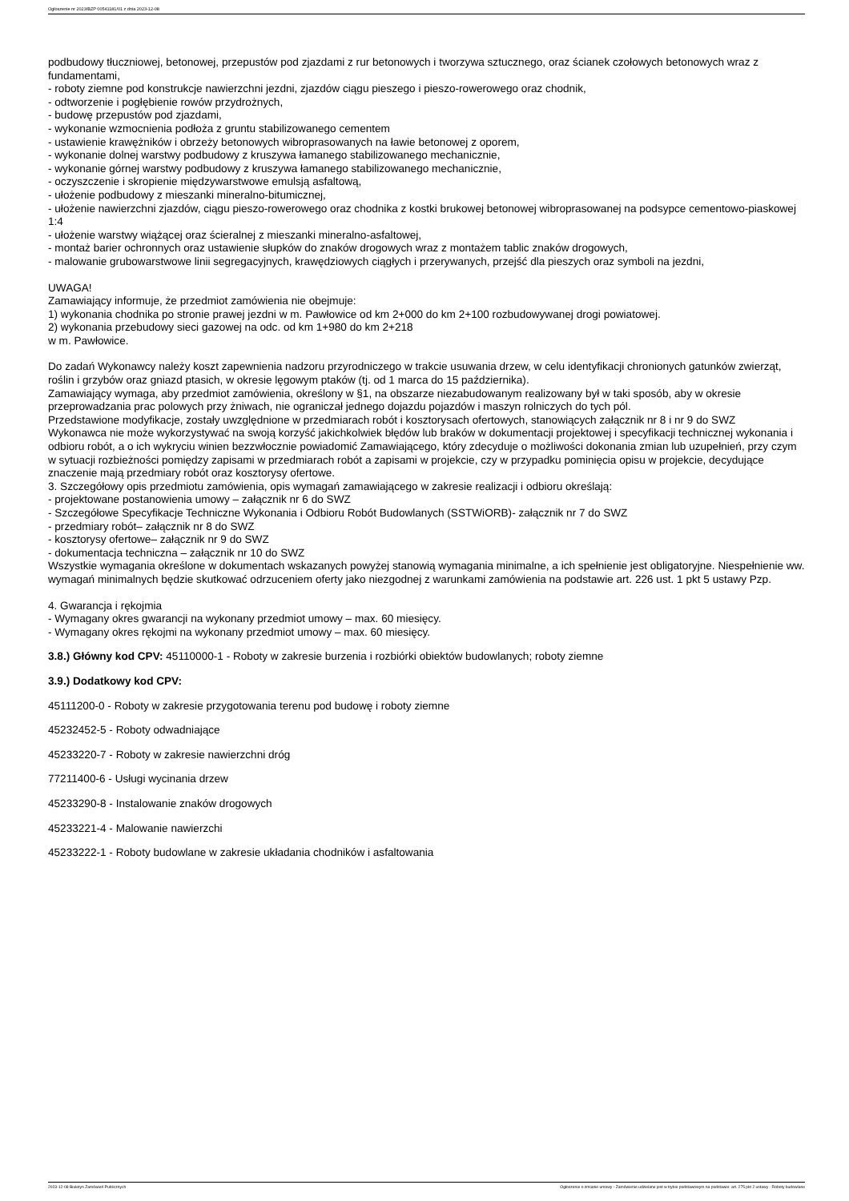Ogłoszenie nr 2023/BZP 00541181/01 z dnia 2023-12-08
podbudowy tłuczniowej, betonowej, przepustów pod zjazdami z rur betonowych i tworzywa sztucznego, oraz ścianek czołowych betonowych wraz z fundamentami,
- roboty ziemne pod konstrukcje nawierzchni jezdni, zjazdów ciągu pieszego i pieszo-rowerowego oraz chodnik,
- odtworzenie i pogłębienie rowów przydrożnych,
- budowę przepustów pod zjazdami,
- wykonanie wzmocnienia podłoża z gruntu stabilizowanego cementem
- ustawienie krawężników i obrzeży betonowych wibroprasowanych na ławie betonowej z oporem,
- wykonanie dolnej warstwy podbudowy z kruszywa łamanego stabilizowanego mechanicznie,
- wykonanie górnej warstwy podbudowy z kruszywa łamanego stabilizowanego mechanicznie,
- oczyszczenie i skropienie międzywarstwowe emulsją asfaltową,
- ułożenie podbudowy z mieszanki mineralno-bitumicznej,
- ułożenie nawierzchni zjazdów, ciągu pieszo-rowerowego oraz chodnika z kostki brukowej betonowej wibroprasowanej na podsypce cementowo-piaskowej 1:4
- ułożenie warstwy wiążącej oraz ścieralnej z mieszanki mineralno-asfaltowej,
- montaż barier ochronnych oraz ustawienie słupków do znaków drogowych wraz z montażem tablic znaków drogowych,
- malowanie grubowarstwowe linii segregacyjnych, krawędziowych ciągłych i przerywanych, przejść dla pieszych oraz symboli na jezdni,
UWAGA!
Zamawiający informuje, że przedmiot zamówienia nie obejmuje:
1) wykonania chodnika po stronie prawej jezdni w m. Pawłowice od km 2+000 do km 2+100 rozbudowywanej drogi powiatowej.
2) wykonania przebudowy sieci gazowej na odc. od km 1+980 do km 2+218
w m. Pawłowice.
Do zadań Wykonawcy należy koszt zapewnienia nadzoru przyrodniczego w trakcie usuwania drzew, w celu identyfikacji chronionych gatunków zwierząt, roślin i grzybów oraz gniazd ptasich, w okresie lęgowym ptaków (tj. od 1 marca do 15 października).
Zamawiający wymaga, aby przedmiot zamówienia, określony w §1, na obszarze niezabudowanym realizowany był w taki sposób, aby w okresie przeprowadzania prac polowych przy żniwach, nie ograniczał jednego dojazdu pojazdów i maszyn rolniczych do tych pól.
Przedstawione modyfikacje, zostały uwzględnione w przedmiarach robót i kosztorysach ofertowych, stanowiących załącznik nr 8 i nr 9 do SWZ
Wykonawca nie może wykorzystywać na swoją korzyść jakichkolwiek błędów lub braków w dokumentacji projektowej i specyfikacji technicznej wykonania i odbioru robót, a o ich wykryciu winien bezzwłocznie powiadomić Zamawiającego, który zdecyduje o możliwości dokonania zmian lub uzupełnień, przy czym w sytuacji rozbieżności pomiędzy zapisami w przedmiarach robót a zapisami w projekcie, czy w przypadku pominięcia opisu w projekcie, decydujące znaczenie mają przedmiary robót oraz kosztorysy ofertowe.
3. Szczegółowy opis przedmiotu zamówienia, opis wymagań zamawiającego w zakresie realizacji i odbioru określają:
- projektowane postanowienia umowy – załącznik nr 6 do SWZ
- Szczegółowe Specyfikacje Techniczne Wykonania i Odbioru Robót Budowlanych (SSTWiORB)- załącznik nr 7 do SWZ
- przedmiary robót– załącznik nr 8 do SWZ
- kosztorysy ofertowe– załącznik nr 9 do SWZ
- dokumentacja techniczna – załącznik nr 10 do SWZ
Wszystkie wymagania określone w dokumentach wskazanych powyżej stanowią wymagania minimalne, a ich spełnienie jest obligatoryjne. Niespełnienie ww. wymagań minimalnych będzie skutkować odrzuceniem oferty jako niezgodnej z warunkami zamówienia na podstawie art. 226 ust. 1 pkt 5 ustawy Pzp.
4. Gwarancja i rękojmia
- Wymagany okres gwarancji na wykonany przedmiot umowy – max. 60 miesięcy.
- Wymagany okres rękojmi na wykonany przedmiot umowy – max. 60 miesięcy.
3.8.) Główny kod CPV: 45110000-1 - Roboty w zakresie burzenia i rozbiórki obiektów budowlanych; roboty ziemne
3.9.) Dodatkowy kod CPV:
45111200-0 - Roboty w zakresie przygotowania terenu pod budowę i roboty ziemne
45232452-5 - Roboty odwadniające
45233220-7 - Roboty w zakresie nawierzchni dróg
77211400-6 - Usługi wycinania drzew
45233290-8 - Instalowanie znaków drogowych
45233221-4 - Malowanie nawierzchi
45233222-1 - Roboty budowlane w zakresie układania chodników i asfaltowania
2023-12-08 Biuletyn Zamówień Publicznych Ogłoszenie o zmianie umowy - Zamówienie udzielane jest w trybie podstawowym na podstawie: art. 275 pkt 2 ustawy - Roboty budowlane